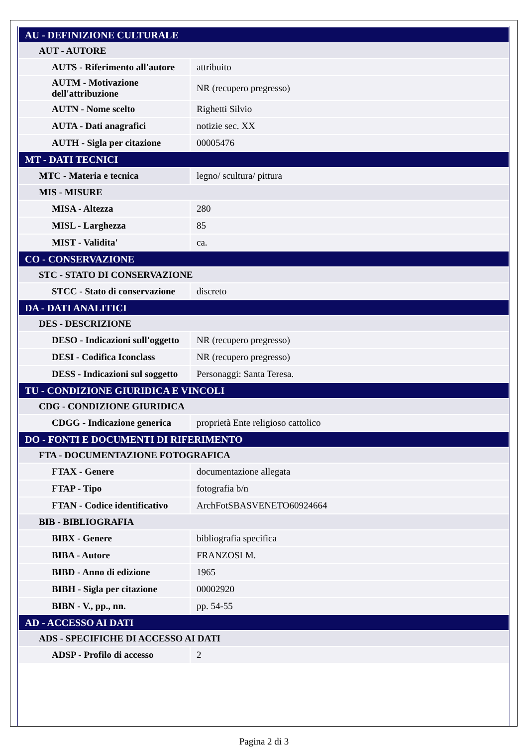| AU - DEFINIZIONE CULTURALE | |
| AUT - AUTORE | |
| AUTS - Riferimento all'autore | attribuito |
| AUTM - Motivazione dell'attribuzione | NR (recupero pregresso) |
| AUTN - Nome scelto | Righetti Silvio |
| AUTA - Dati anagrafici | notizie sec. XX |
| AUTH - Sigla per citazione | 00005476 |
| MT - DATI TECNICI | |
| MTC - Materia e tecnica | legno/ scultura/ pittura |
| MIS - MISURE | |
| MISA - Altezza | 280 |
| MISL - Larghezza | 85 |
| MIST - Validita' | ca. |
| CO - CONSERVAZIONE | |
| STC - STATO DI CONSERVAZIONE | |
| STCC - Stato di conservazione | discreto |
| DA - DATI ANALITICI | |
| DES - DESCRIZIONE | |
| DESO - Indicazioni sull'oggetto | NR (recupero pregresso) |
| DESI - Codifica Iconclass | NR (recupero pregresso) |
| DESS - Indicazioni sul soggetto | Personaggi: Santa Teresa. |
| TU - CONDIZIONE GIURIDICA E VINCOLI | |
| CDG - CONDIZIONE GIURIDICA | |
| CDGG - Indicazione generica | proprietà Ente religioso cattolico |
| DO - FONTI E DOCUMENTI DI RIFERIMENTO | |
| FTA - DOCUMENTAZIONE FOTOGRAFICA | |
| FTAX - Genere | documentazione allegata |
| FTAP - Tipo | fotografia b/n |
| FTAN - Codice identificativo | ArchFotSBASVENETO60924664 |
| BIB - BIBLIOGRAFIA | |
| BIBX - Genere | bibliografia specifica |
| BIBA - Autore | FRANZOSI M. |
| BIBD - Anno di edizione | 1965 |
| BIBH - Sigla per citazione | 00002920 |
| BIBN - V., pp., nn. | pp. 54-55 |
| AD - ACCESSO AI DATI | |
| ADS - SPECIFICHE DI ACCESSO AI DATI | |
| ADSP - Profilo di accesso | 2 |
Pagina 2 di 3